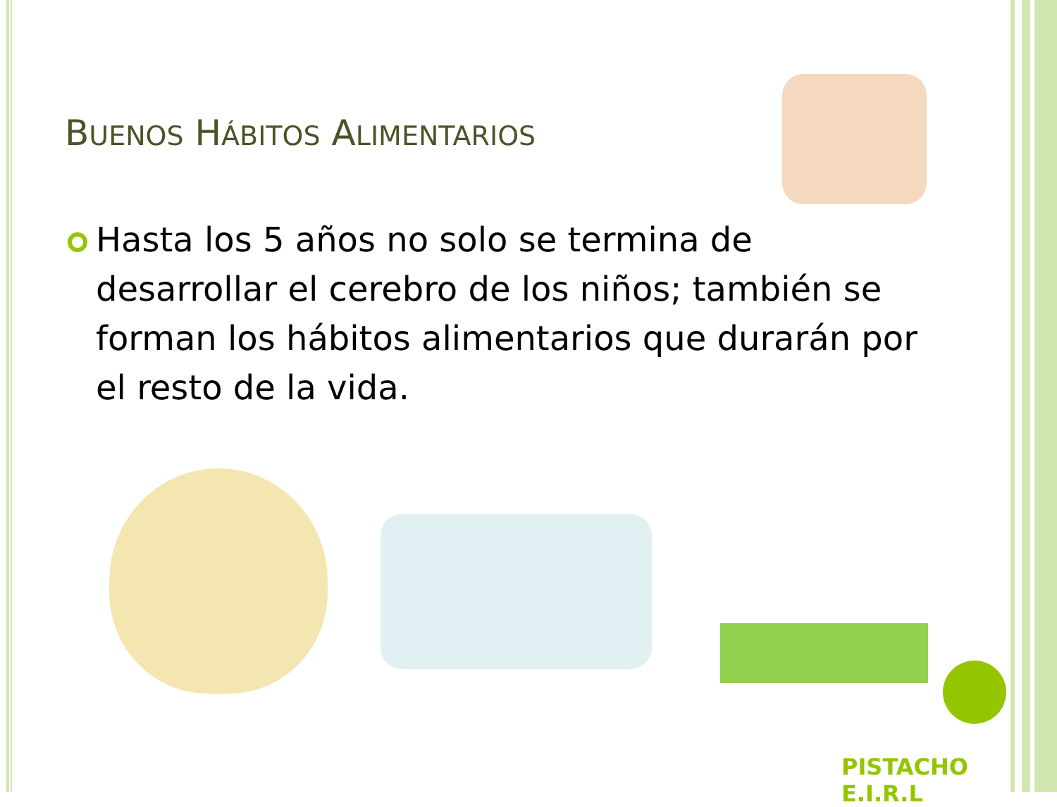BUENOS HÁBITOS ALIMENTARIOS
Hasta los 5 años no solo se termina de desarrollar el cerebro de los niños; también se forman los hábitos alimentarios que durarán por el resto de la vida.
PISTACHO E.I.R.L